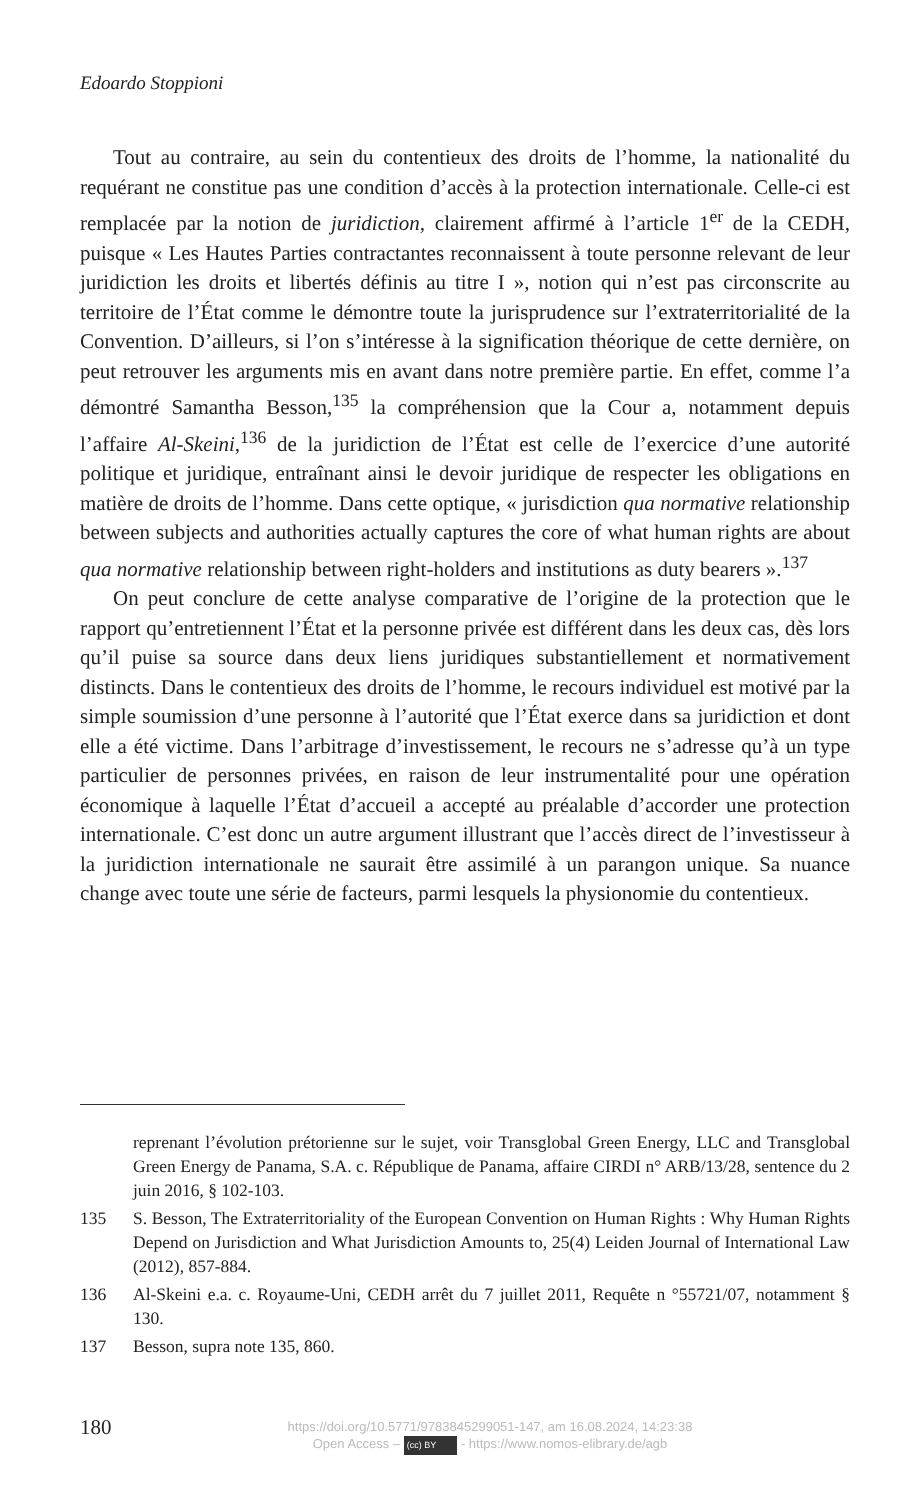Edoardo Stoppioni
Tout au contraire, au sein du contentieux des droits de l’homme, la nationalité du requérant ne constitue pas une condition d’accès à la protection internationale. Celle-ci est remplacée par la notion de juridiction, clairement affirmé à l’article 1<sup>er</sup> de la CEDH, puisque « Les Hautes Parties contractantes reconnaissent à toute personne relevant de leur juridiction les droits et libertés définis au titre I », notion qui n’est pas circonscrite au territoire de l’État comme le démontre toute la jurisprudence sur l’extraterritorialité de la Convention. D’ailleurs, si l’on s’intéresse à la signification théorique de cette dernière, on peut retrouver les arguments mis en avant dans notre première partie. En effet, comme l’a démontré Samantha Besson,<sup>135</sup> la compréhension que la Cour a, notamment depuis l’affaire Al-Skeini,<sup>136</sup> de la juridiction de l’État est celle de l’exercice d’une autorité politique et juridique, entraînant ainsi le devoir juridique de respecter les obligations en matière de droits de l’homme. Dans cette optique, « jurisdiction qua normative relationship between subjects and authorities actually captures the core of what human rights are about qua normative relationship between right-holders and institutions as duty bearers ».<sup>137</sup>
On peut conclure de cette analyse comparative de l’origine de la protection que le rapport qu’entretiennent l’État et la personne privée est différent dans les deux cas, dès lors qu’il puise sa source dans deux liens juridiques substantiellement et normativement distincts. Dans le contentieux des droits de l’homme, le recours individuel est motivé par la simple soumission d’une personne à l’autorité que l’État exerce dans sa juridiction et dont elle a été victime. Dans l’arbitrage d’investissement, le recours ne s’adresse qu’à un type particulier de personnes privées, en raison de leur instrumentalité pour une opération économique à laquelle l’État d’accueil a accepté au préalable d’accorder une protection internationale. C’est donc un autre argument illustrant que l’accès direct de l’investisseur à la juridiction internationale ne saurait être assimilé à un parangon unique. Sa nuance change avec toute une série de facteurs, parmi lesquels la physionomie du contentieux.
reprenant l’évolution prétorienne sur le sujet, voir Transglobal Green Energy, LLC and Transglobal Green Energy de Panama, S.A. c. République de Panama, affaire CIRDI n° ARB/13/28, sentence du 2 juin 2016, § 102-103.
135 S. Besson, The Extraterritoriality of the European Convention on Human Rights : Why Human Rights Depend on Jurisdiction and What Jurisdiction Amounts to, 25(4) Leiden Journal of International Law (2012), 857-884.
136 Al-Skeini e.a. c. Royaume-Uni, CEDH arrêt du 7 juillet 2011, Requête n °55721/07, notamment § 130.
137 Besson, supra note 135, 860.
180
https://doi.org/10.5771/9783845299051-147, am 16.08.2024, 14:23:38
Open Access – (cc) BY - https://www.nomos-elibrary.de/agb